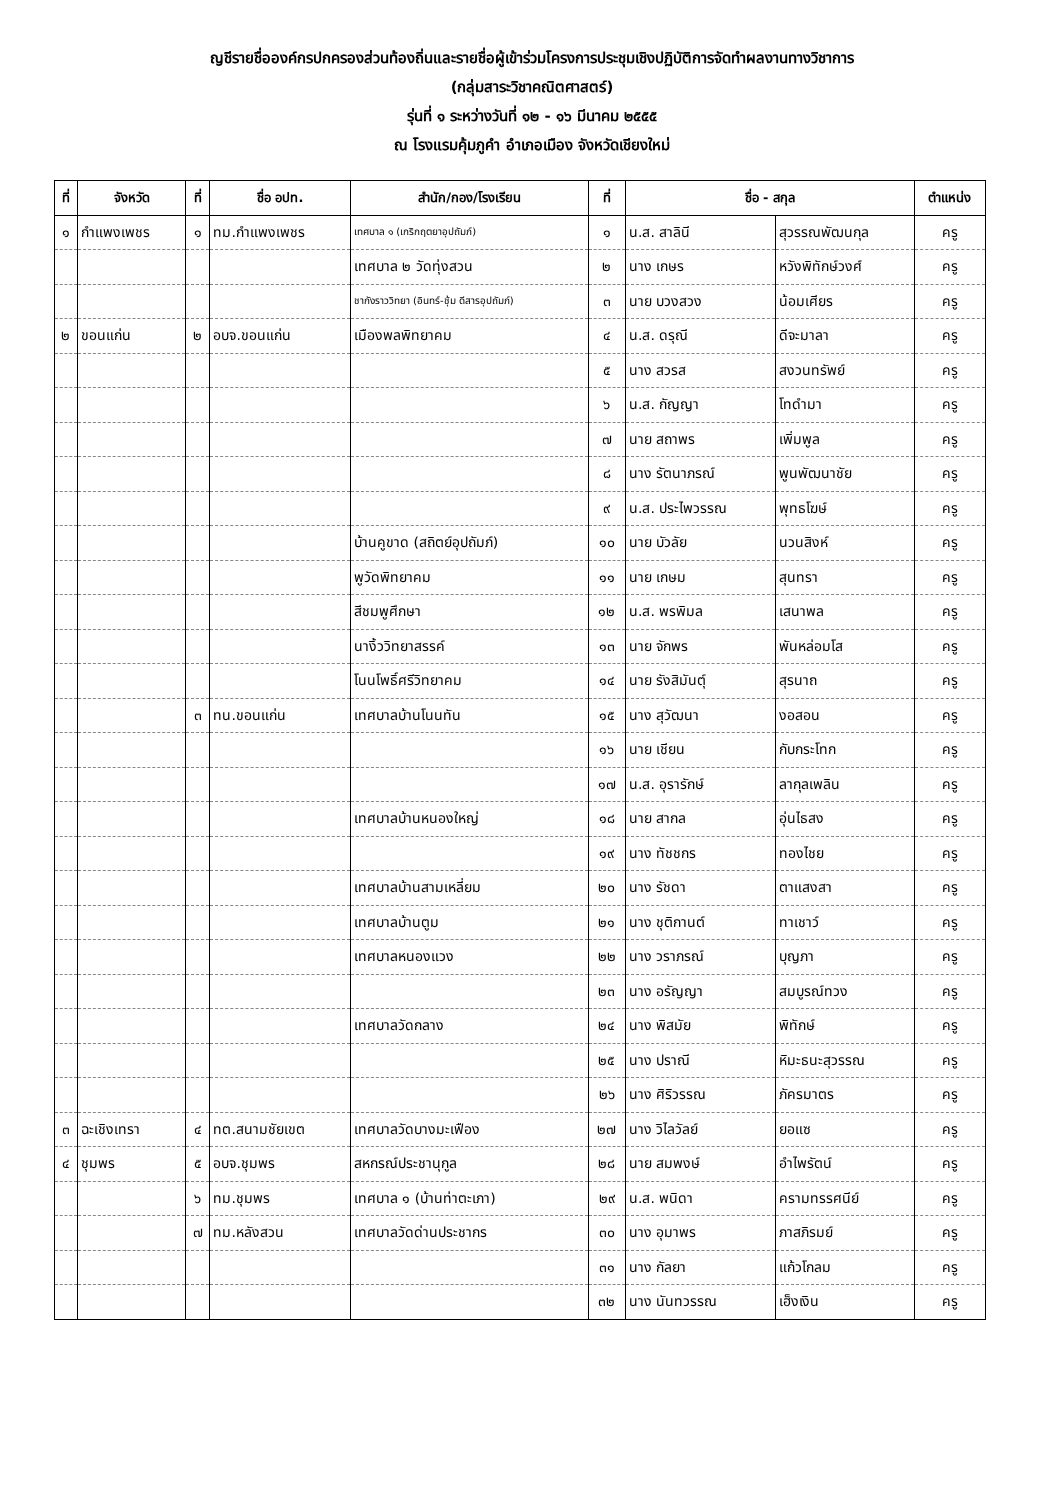ญชีรายชื่อองค์กรปกครองส่วนท้องถิ่นและรายชื่อผู้เข้าร่วมโครงการประชุมเชิงปฏิบัติการจัดทำผลงานทางวิชาการ
(กลุ่มสาระวิชาคณิตศาสตร์)
รุ่นที่ ๑ ระหว่างวันที่ ๑๒ - ๑๖ มีนาคม ๒๕๕๕
ณ โรงแรมคุ้มภูคำ อำเภอเมือง จังหวัดเชียงใหม่
| ที่ | จังหวัด | ที่ | ชื่อ อปท. | สำนัก/กอง/โรงเรียน | ที่ | ชื่อ - สกุล | | ตำแหน่ง |
| --- | --- | --- | --- | --- | --- | --- | --- | --- |
| ๑ | กำแพงเพชร | ๑ | ทม.กำแพงเพชร | เทศบาล ๑ (เกริกฤตยาอุปถัมภ์) | ๑ | น.ส. สาลินี | สุวรรณพัฒนกุล | ครู |
| | | | | เทศบาล ๒ วัดทุ่งสวน | ๒ | นาง เกษร | หวังพิทักษ์วงศ์ | ครู |
| | | | | ชากังราววิทยา (อินทร์-ชุ้ม ดีสารอุปถัมภ์) | ๓ | นาย บวงสวง | น้อมเศียร | ครู |
| ๒ | ขอนแก่น | ๒ | อบจ.ขอนแก่น | เมืองพลพิทยาคม | ๔ | น.ส. ดรุณี | ดีจะมาลา | ครู |
| | | | | | ๕ | นาง สวรส | สงวนทรัพย์ | ครู |
| | | | | | ๖ | น.ส. กัญญา | โทดำมา | ครู |
| | | | | | ๗ | นาย สถาพร | เพิ่มพูล | ครู |
| | | | | | ๘ | นาง รัตนาภรณ์ | พูนพัฒนาชัย | ครู |
| | | | | | ๙ | น.ส. ประไพวรรณ | พุทธโฆษ์ | ครู |
| | | | | บ้านคูขาด (สถิตย์อุปถัมภ์) | ๑๐ | นาย บัวลัย | นวนสิงห์ | ครู |
| | | | | พูวัดพิทยาคม | ๑๑ | นาย เกษม | สุนทรา | ครู |
| | | | | สีชมพูศึกษา | ๑๒ | น.ส. พรพิมล | เสนาพล | ครู |
| | | | | นางิ้ววิทยาสรรค์ | ๑๓ | นาย จักพร | พันหล่อมโส | ครู |
| | | | | โนนโพธิ์ศรีวิทยาคม | ๑๔ | นาย รังสิมันต์ุ | สุรนาถ | ครู |
| | | ๓ | ทน.ขอนแก่น | เทศบาลบ้านโนนทัน | ๑๕ | นาง สุวัฒนา | งอสอน | ครู |
| | | | | | ๑๖ | นาย เชียน | กับกระโทก | ครู |
| | | | | | ๑๗ | น.ส. อุรารักษ์ | ลากุลเพลิน | ครู |
| | | | | เทศบาลบ้านหนองใหญ่ | ๑๘ | นาย สากล | อุ่นไธสง | ครู |
| | | | | | ๑๙ | นาง ทัชชกร | ทองไชย | ครู |
| | | | | เทศบาลบ้านสามเหลี่ยม | ๒๐ | นาง รัชดา | ตาแสงสา | ครู |
| | | | | เทศบาลบ้านตูม | ๒๑ | นาง ชุติกานต์ | ทาเชาว์ | ครู |
| | | | | เทศบาลหนองแวง | ๒๒ | นาง วราภรณ์ | บุญภา | ครู |
| | | | | | ๒๓ | นาง อรัญญา | สมบูรณ์ทวง | ครู |
| | | | | เทศบาลวัดกลาง | ๒๔ | นาง พิสมัย | พิทักษ์ | ครู |
| | | | | | ๒๕ | นาง ปราณี | หิมะธนะสุวรรณ | ครู |
| | | | | | ๒๖ | นาง ศิริวรรณ | ภัครมาตร | ครู |
| ๓ | ฉะเชิงเทรา | ๔ | ทต.สนามชัยเขต | เทศบาลวัดบางมะเฟือง | ๒๗ | นาง วิไลวัลย์ | ยอแซ | ครู |
| ๔ | ชุมพร | ๕ | อบจ.ชุมพร | สหกรณ์ประชานุกูล | ๒๘ | นาย สมพงษ์ | อำไพรัตน์ | ครู |
| | | ๖ | ทม.ชุมพร | เทศบาล ๑ (บ้านท่าตะเภา) | ๒๙ | น.ส. พนิดา | ครามทรรศนีย์ | ครู |
| | | ๗ | ทม.หลังสวน | เทศบาลวัดด่านประชากร | ๓๐ | นาง อุมาพร | ภาสภิรมย์ | ครู |
| | | | | | ๓๑ | นาง กัลยา | แก้วโกลม | ครู |
| | | | | | ๓๒ | นาง นันทวรรณ | เฮ็งเงิน | ครู |